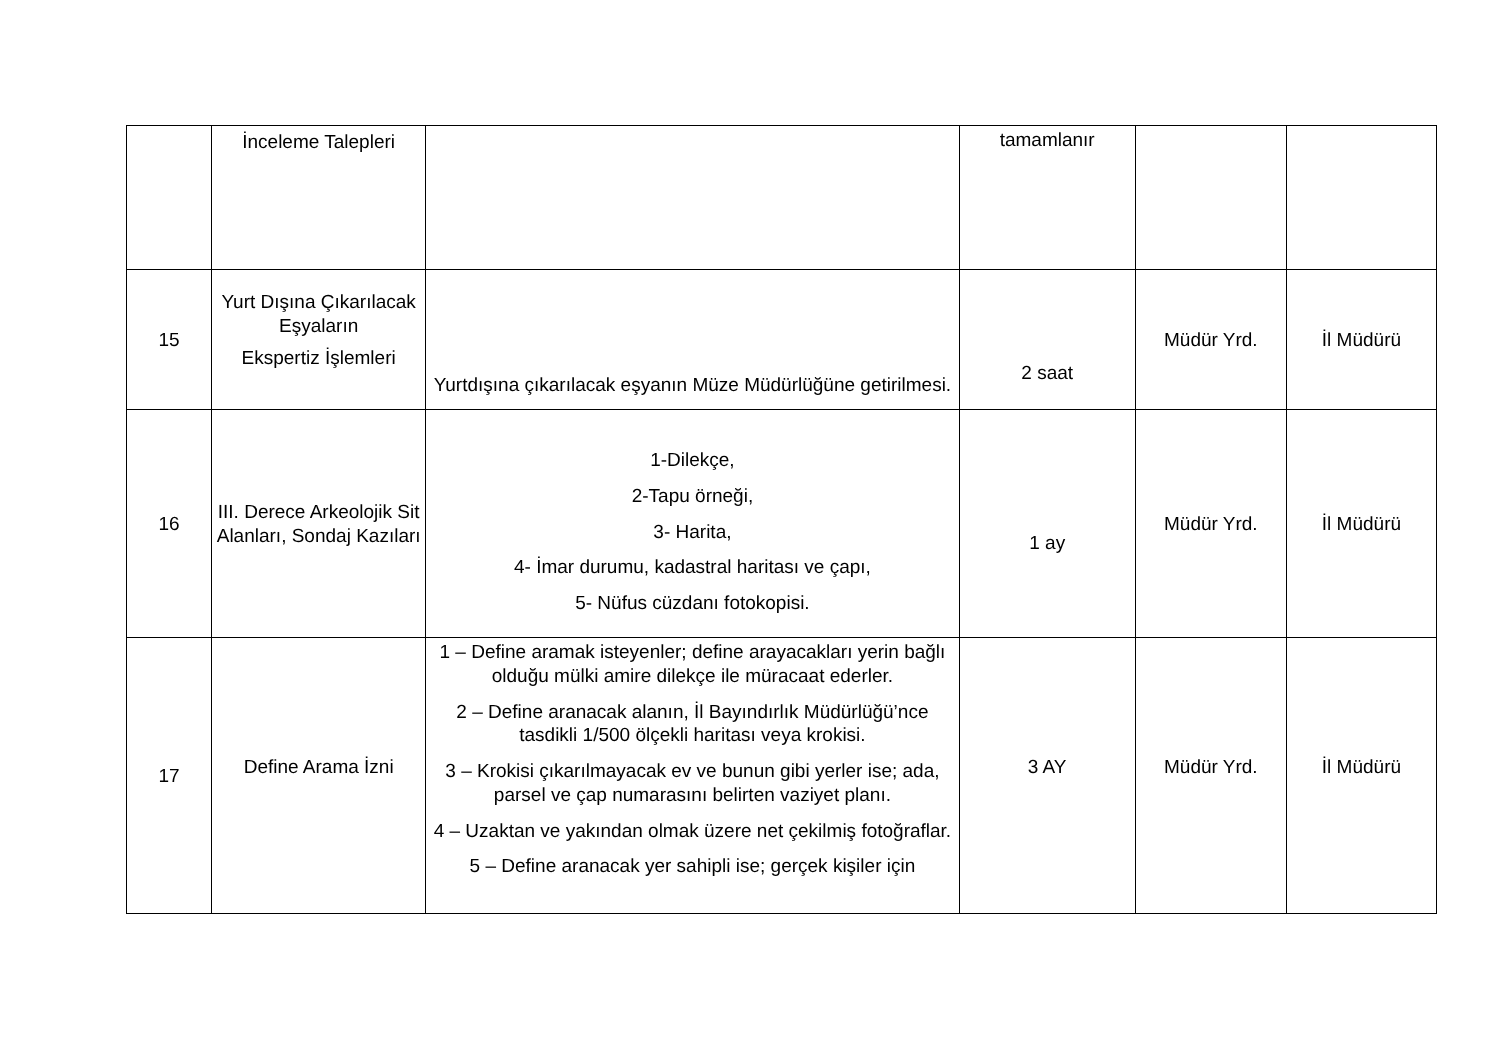| | İnceleme Talepleri | | tamamlanır | | |
| 15 | Yurt Dışına Çıkarılacak Eşyaların Ekspertiz İşlemleri | Yurtdışına çıkarılacak eşyanın Müze Müdürlüğüne getirilmesi. | 2 saat | Müdür Yrd. | İl Müdürü |
| 16 | III. Derece Arkeolojik Sit Alanları, Sondaj Kazıları | 1-Dilekçe, 2-Tapu örneği, 3- Harita, 4- İmar durumu, kadastral haritası ve çapı, 5- Nüfus cüzdanı fotokopisi. | 1 ay | Müdür Yrd. | İl Müdürü |
| 17 | Define Arama İzni | 1 – Define aramak isteyenler; define arayacakları yerin bağlı olduğu mülki amire dilekçe ile müracaat ederler. 2 – Define aranacak alanın, İl Bayındırlık Müdürlüğü’nce tasdikli 1/500 ölçekli haritası veya krokisi. 3 – Krokisi çıkarılmayacak ev ve bunun gibi yerler ise; ada, parsel ve çap numarasını belirten vaziyet planı. 4 – Uzaktan ve yakından olmak üzere net çekilmiş fotoğraflar. 5 – Define aranacak yer sahipli ise; gerçek kişiler için | 3 AY | Müdür Yrd. | İl Müdürü |